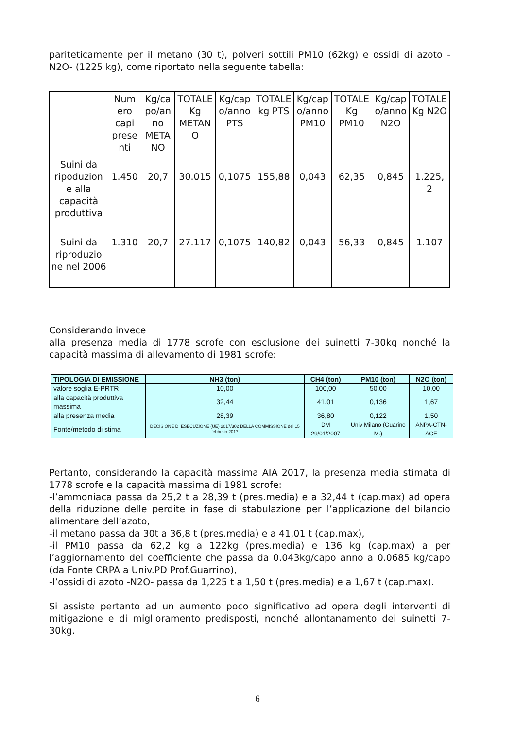pariteticamente per il metano (30 t), polveri sottili PM10 (62kg) e ossidi di azoto -N2O- (1225 kg), come riportato nella seguente tabella:
| | Num ero capi prese nti | Kg/ca po/an no META NO | TOTALE Kg METAN O | Kg/cap o/anno PTS | TOTALE kg PTS | Kg/cap o/anno PM10 | TOTALE Kg PM10 | Kg/cap o/anno N2O | TOTALE Kg N2O |
| Suini da ripoduzion e alla capacità produttiva | 1.450 | 20,7 | 30.015 | 0,1075 | 155,88 | 0,043 | 62,35 | 0,845 | 1.225, 2 |
| Suini da riproduzio ne nel 2006 | 1.310 | 20,7 | 27.117 | 0,1075 | 140,82 | 0,043 | 56,33 | 0,845 | 1.107 |
Considerando invece
alla presenza media di 1778 scrofe con esclusione dei suinetti 7-30kg nonché la capacità massima di allevamento di 1981 scrofe:
| TIPOLOGIA DI EMISSIONE | NH3 (ton) | CH4 (ton) | PM10 (ton) | N2O (ton) |
| --- | --- | --- | --- | --- |
| valore soglia E-PRTR | 10,00 | 100,00 | 50,00 | 10,00 |
| alla capacità produttiva massima | 32,44 | 41,01 | 0,136 | 1,67 |
| alla presenza media | 28,39 | 36,80 | 0,122 | 1,50 |
| Fonte/metodo di stima | DECISIONE DI ESECUZIONE (UE) 2017/302 DELLA COMMISSIONE del 15 febbraio 2017 | DM 29/01/2007 | Univ Milano (Guarino M.) | ANPA-CTN-ACE |
Pertanto, considerando la capacità massima AIA 2017, la presenza media stimata di 1778 scrofe e la capacità massima di 1981 scrofe:
-l’ammoniaca passa da 25,2 t a 28,39 t (pres.media) e a 32,44 t (cap.max) ad opera della riduzione delle perdite in fase di stabulazione per l’applicazione del bilancio alimentare dell’azoto,
-il metano passa da 30t a 36,8 t (pres.media) e a 41,01 t (cap.max),
-il PM10 passa da 62,2 kg a 122kg (pres.media) e 136 kg (cap.max) a per l’aggiornamento del coefficiente che passa da 0.043kg/capo anno a 0.0685 kg/capo (da Fonte CRPA a Univ.PD Prof.Guarrino),
-l’ossidi di azoto -N2O- passa da 1,225 t a 1,50 t (pres.media) e a 1,67 t (cap.max).
Si assiste pertanto ad un aumento poco significativo ad opera degli interventi di mitigazione e di miglioramento predisposti, nonché allontanamento dei suinetti 7-30kg.
6